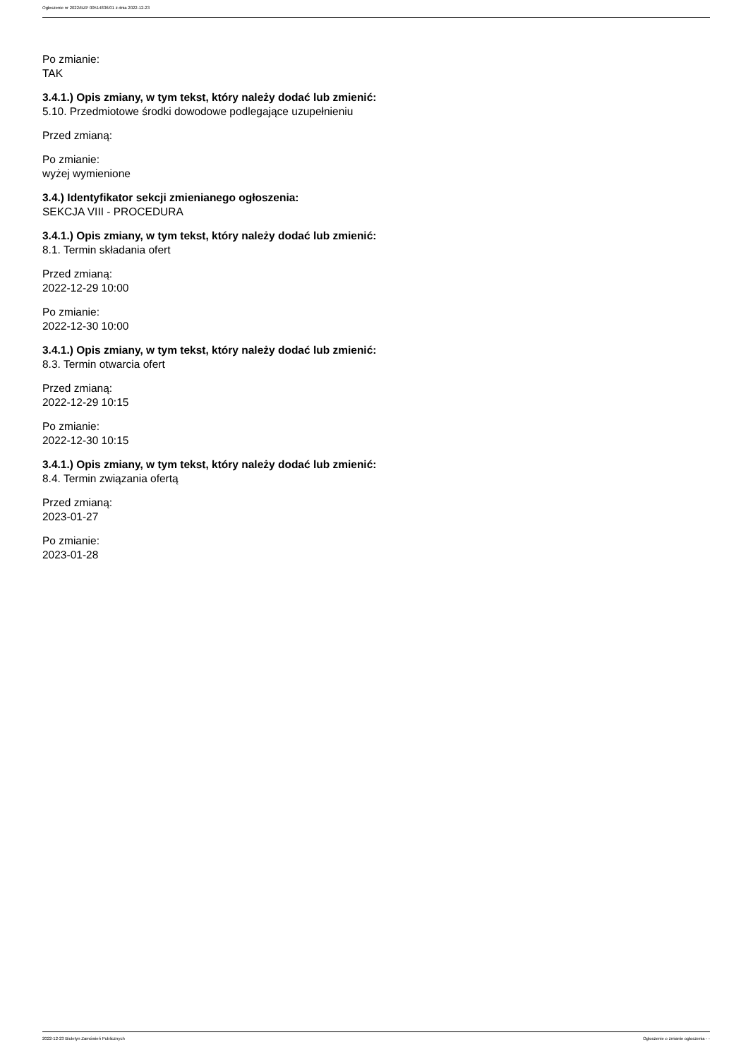Ogłoszenie nr 2022/BZP 00514836/01 z dnia 2022-12-23
Po zmianie:
TAK
3.4.1.) Opis zmiany, w tym tekst, który należy dodać lub zmienić:
5.10. Przedmiotowe środki dowodowe podlegające uzupełnieniu
Przed zmianą:
Po zmianie:
wyżej wymienione
3.4.) Identyfikator sekcji zmienianego ogłoszenia:
SEKCJA VIII - PROCEDURA
3.4.1.) Opis zmiany, w tym tekst, który należy dodać lub zmienić:
8.1. Termin składania ofert
Przed zmianą:
2022-12-29 10:00
Po zmianie:
2022-12-30 10:00
3.4.1.) Opis zmiany, w tym tekst, który należy dodać lub zmienić:
8.3. Termin otwarcia ofert
Przed zmianą:
2022-12-29 10:15
Po zmianie:
2022-12-30 10:15
3.4.1.) Opis zmiany, w tym tekst, który należy dodać lub zmienić:
8.4. Termin związania ofertą
Przed zmianą:
2023-01-27
Po zmianie:
2023-01-28
2022-12-23 Biuletyn Zamówień Publicznych Ogłoszenie o zmianie ogłoszenia - -